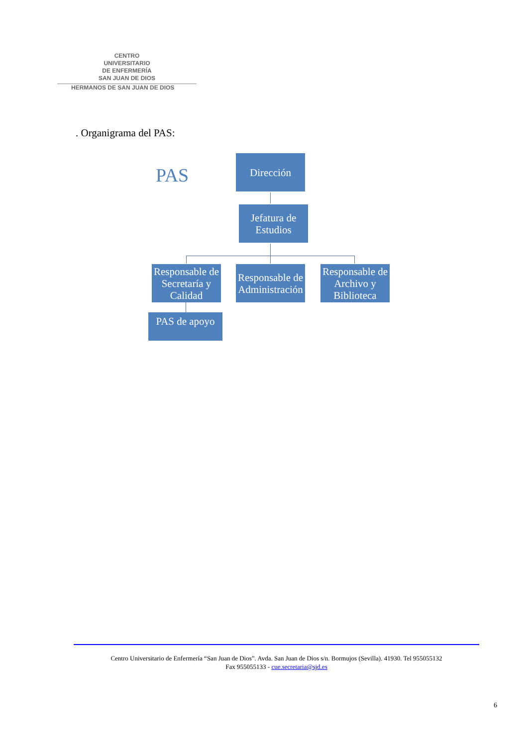CENTRO
UNIVERSITARIO
DE ENFERMERÍA
SAN JUAN DE DIOS
HERMANOS DE SAN JUAN DE DIOS
. Organigrama del PAS:
PAS
Dirección
Jefatura de Estudios
Responsable de Secretaría y Calidad
Responsable de Administración
Responsable de Archivo y Biblioteca
PAS de apoyo
Centro Universitario de Enfermería “San Juan de Dios”. Avda. San Juan de Dios s/n. Bormujos (Sevilla). 41930. Tel 955055132
Fax 955055133 - cue.secretaria@sjd.es
6